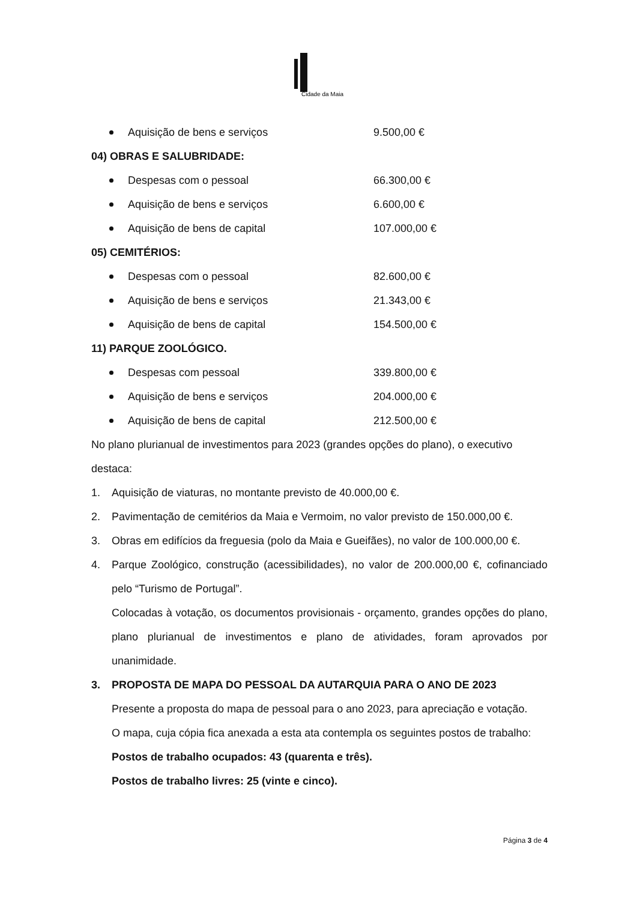Cidade da Maia
Aquisição de bens e serviços 9.500,00 €
04) OBRAS E SALUBRIDADE:
Despesas com o pessoal 66.300,00 €
Aquisição de bens e serviços 6.600,00 €
Aquisição de bens de capital 107.000,00 €
05) CEMITÉRIOS:
Despesas com o pessoal 82.600,00 €
Aquisição de bens e serviços 21.343,00 €
Aquisição de bens de capital 154.500,00 €
11) PARQUE ZOOLÓGICO.
Despesas com pessoal 339.800,00 €
Aquisição de bens e serviços 204.000,00 €
Aquisição de bens de capital 212.500,00 €
No plano plurianual de investimentos para 2023 (grandes opções do plano), o executivo destaca:
1. Aquisição de viaturas, no montante previsto de 40.000,00 €.
2. Pavimentação de cemitérios da Maia e Vermoim, no valor previsto de 150.000,00 €.
3. Obras em edifícios da freguesia (polo da Maia e Gueifães), no valor de 100.000,00 €.
4. Parque Zoológico, construção (acessibilidades), no valor de 200.000,00 €, cofinanciado pelo “Turismo de Portugal”.
Colocadas à votação, os documentos provisionais - orçamento, grandes opções do plano, plano plurianual de investimentos e plano de atividades, foram aprovados por unanimidade.
3. PROPOSTA DE MAPA DO PESSOAL DA AUTARQUIA PARA O ANO DE 2023
Presente a proposta do mapa de pessoal para o ano 2023, para apreciação e votação.
O mapa, cuja cópia fica anexada a esta ata contempla os seguintes postos de trabalho:
Postos de trabalho ocupados: 43 (quarenta e três).
Postos de trabalho livres: 25 (vinte e cinco).
Página 3 de 4